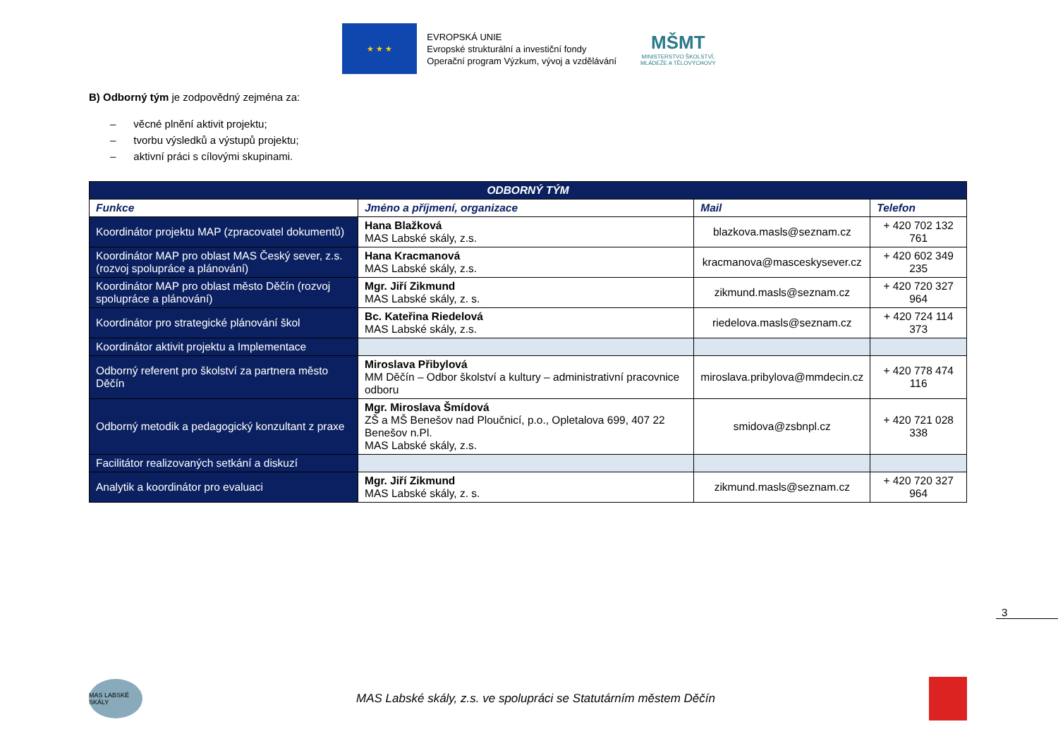★ ★ ★
EVROPSKÁ UNIE
Evropské strukturální a investiční fondy
Operační program Výzkum, vývoj a vzdělávání
MŠMT
MINISTERSTVO ŠKOLSTVÍ,
MLÁDEŽE A TĚLOVÝCHOVY
B) Odborný tým je zodpovědný zejména za:
– věcné plnění aktivit projektu;
– tvorbu výsledků a výstupů projektu;
– aktivní práci s cílovými skupinami.
| ODBORNÝ TÝM | | | |
| --- | --- | --- | --- |
| Funkce | Jméno a příjmení, organizace | Mail | Telefon |
| Koordinátor projektu MAP (zpracovatel dokumentů) | Hana Blažková MAS Labské skály, z.s. | blazkova.masls@seznam.cz | + 420 702 132 761 |
| Koordinátor MAP pro oblast MAS Český sever, z.s. (rozvoj spolupráce a plánování) | Hana Kracmanová MAS Labské skály, z.s. | kracmanova@masceskysever.cz | + 420 602 349 235 |
| Koordinátor MAP pro oblast město Děčín (rozvoj spolupráce a plánování) | Mgr. Jiří Zikmund MAS Labské skály, z. s. | zikmund.masls@seznam.cz | + 420 720 327 964 |
| Koordinátor pro strategické plánování škol | Bc. Kateřina Riedelová MAS Labské skály, z.s. | riedelova.masls@seznam.cz | + 420 724 114 373 |
| Koordinátor aktivit projektu a Implementace | | | |
| Odborný referent pro školství za partnera město Děčín | Miroslava Přibylová MM Děčín – Odbor školství a kultury – administrativní pracovnice odboru | miroslava.pribylova@mmdecin.cz | + 420 778 474 116 |
| Odborný metodik a pedagogický konzultant z praxe | Mgr. Miroslava Šmídová ZŠ a MŠ Benešov nad Ploučnicí, p.o., Opletalova 699, 407 22 Benešov n.Pl. MAS Labské skály, z.s. | smidova@zsbnpl.cz | + 420 721 028 338 |
| Facilitátor realizovaných setkání a diskuzí | | | |
| Analytik a koordinátor pro evaluaci | Mgr. Jiří Zikmund MAS Labské skály, z. s. | zikmund.masls@seznam.cz | + 420 720 327 964 |
3
MAS LABSKÉ SKÁLY
MAS Labské skály, z.s. ve spolupráci se Statutárním městem Děčín